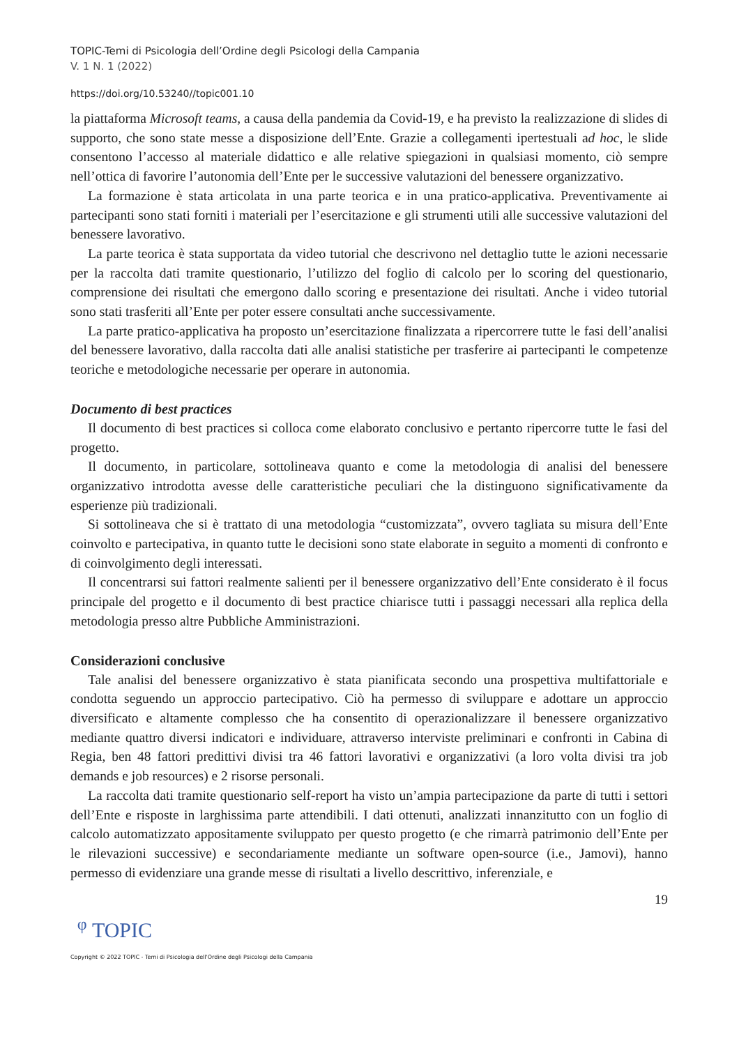TOPIC-Temi di Psicologia dell’Ordine degli Psicologi della Campania
V. 1 N. 1 (2022)
https://doi.org/10.53240//topic001.10
la piattaforma Microsoft teams, a causa della pandemia da Covid-19, e ha previsto la realizzazione di slides di supporto, che sono state messe a disposizione dell’Ente. Grazie a collegamenti ipertestuali ad hoc, le slide consentono l’accesso al materiale didattico e alle relative spiegazioni in qualsiasi momento, ciò sempre nell’ottica di favorire l’autonomia dell’Ente per le successive valutazioni del benessere organizzativo.
La formazione è stata articolata in una parte teorica e in una pratico-applicativa. Preventivamente ai partecipanti sono stati forniti i materiali per l’esercitazione e gli strumenti utili alle successive valutazioni del benessere lavorativo.
La parte teorica è stata supportata da video tutorial che descrivono nel dettaglio tutte le azioni necessarie per la raccolta dati tramite questionario, l’utilizzo del foglio di calcolo per lo scoring del questionario, comprensione dei risultati che emergono dallo scoring e presentazione dei risultati. Anche i video tutorial sono stati trasferiti all’Ente per poter essere consultati anche successivamente.
La parte pratico-applicativa ha proposto un’esercitazione finalizzata a ripercorrere tutte le fasi dell’analisi del benessere lavorativo, dalla raccolta dati alle analisi statistiche per trasferire ai partecipanti le competenze teoriche e metodologiche necessarie per operare in autonomia.
Documento di best practices
Il documento di best practices si colloca come elaborato conclusivo e pertanto ripercorre tutte le fasi del progetto.
Il documento, in particolare, sottolineava quanto e come la metodologia di analisi del benessere organizzativo introdotta avesse delle caratteristiche peculiari che la distinguono significativamente da esperienze più tradizionali.
Si sottolineava che si è trattato di una metodologia “customizzata”, ovvero tagliata su misura dell’Ente coinvolto e partecipativa, in quanto tutte le decisioni sono state elaborate in seguito a momenti di confronto e di coinvolgimento degli interessati.
Il concentrarsi sui fattori realmente salienti per il benessere organizzativo dell’Ente considerato è il focus principale del progetto e il documento di best practice chiarisce tutti i passaggi necessari alla replica della metodologia presso altre Pubbliche Amministrazioni.
Considerazioni conclusive
Tale analisi del benessere organizzativo è stata pianificata secondo una prospettiva multifattoriale e condotta seguendo un approccio partecipativo. Ciò ha permesso di sviluppare e adottare un approccio diversificato e altamente complesso che ha consentito di operazionalizzare il benessere organizzativo mediante quattro diversi indicatori e individuare, attraverso interviste preliminari e confronti in Cabina di Regia, ben 48 fattori predittivi divisi tra 46 fattori lavorativi e organizzativi (a loro volta divisi tra job demands e job resources) e 2 risorse personali.
La raccolta dati tramite questionario self-report ha visto un’ampia partecipazione da parte di tutti i settori dell’Ente e risposte in larghissima parte attendibili. I dati ottenuti, analizzati innanzitutto con un foglio di calcolo automatizzato appositamente sviluppato per questo progetto (e che rimarrà patrimonio dell’Ente per le rilevazioni successive) e secondariamente mediante un software open-source (i.e., Jamovi), hanno permesso di evidenziare una grande messe di risultati a livello descrittivo, inferenziale, e
19
ᵠ TOPIC
Copyright © 2022 TOPIC - Temi di Psicologia dell'Ordine degli Psicologi della Campania